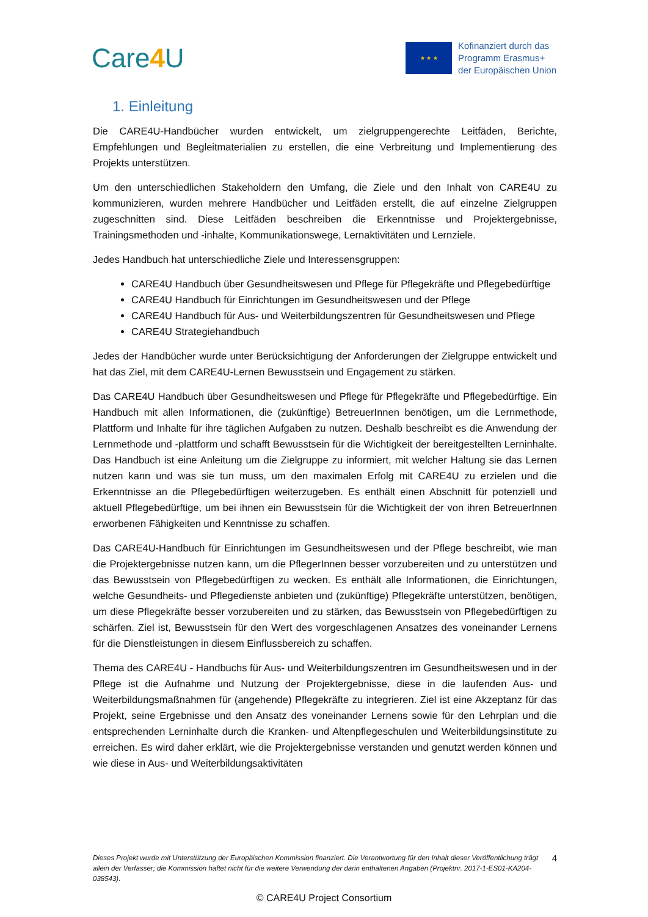Care4 U
★ ★ ★
Kofinanziert durch das
Programm Erasmus+
der Europäischen Union
1. Einleitung
Die CARE4U-Handbücher wurden entwickelt, um zielgruppengerechte Leitfäden, Berichte, Empfehlungen und Begleitmaterialien zu erstellen, die eine Verbreitung und Implementierung des Projekts unterstützen.
Um den unterschiedlichen Stakeholdern den Umfang, die Ziele und den Inhalt von CARE4U zu kommunizieren, wurden mehrere Handbücher und Leitfäden erstellt, die auf einzelne Ziel­gruppen zugeschnitten sind. Diese Leitfäden beschreiben die Erkenntnisse und Projektergeb­nisse, Trainingsmethoden und -inhalte, Kommunikationswege, Lernaktivitäten und Lernziele.
Jedes Handbuch hat unterschiedliche Ziele und Interessensgruppen:
CARE4U Handbuch über Gesundheitswesen und Pflege für Pflegekräfte und Pflegebedürftige
CARE4U Handbuch für Einrichtungen im Gesundheitswesen und der Pflege
CARE4U Handbuch für Aus- und Weiterbildungszentren für Gesundheitswesen und Pflege
CARE4U Strategiehandbuch
Jedes der Handbücher wurde unter Berücksichtigung der Anforderungen der Zielgruppe entwickelt und hat das Ziel, mit dem CARE4U-Lernen Bewusstsein und Engagement zu stärken.
Das CARE4U Handbuch über Gesundheitswesen und Pflege für Pflegekräfte und Pflegebedürftige. Ein Handbuch mit allen Informationen, die (zukünftige) BetreuerInnen benötigen, um die Lernmethode, Plattform und Inhalte für ihre täglichen Aufgaben zu nutzen. Deshalb beschreibt es die Anwendung der Lernmethode und -plattform und schafft Bewusstsein für die Wichtigkeit der bereitgestellten Lerninhalte. Das Handbuch ist eine Anleitung um die Zielgruppe zu informiert, mit welcher Haltung sie das Lernen nutzen kann und was sie tun muss, um den maximalen Erfolg mit CARE4U zu erzielen und die Erkenntnisse an die Pflegebedürftigen weiterzugeben. Es enthält einen Abschnitt für potenziell und aktuell Pflegebedürftige, um bei ihnen ein Bewusstsein für die Wichtigkeit der von ihren BetreuerInnen erworbenen Fähigkeiten und Kenntnisse zu schaffen.
Das CARE4U-Handbuch für Einrichtungen im Gesundheitswesen und der Pflege beschreibt, wie man die Projektergebnisse nutzen kann, um die PflegerInnen besser vorzubereiten und zu unterstützen und das Bewusstsein von Pflegebedürftigen zu wecken. Es enthält alle Informationen, die Einrichtungen, welche Gesundheits- und Pflegedienste anbieten und (zukünftige) Pflegekräfte unterstützen, benötigen, um diese Pflegekräfte besser vorzubereiten und zu stärken, das Bewusstsein von Pflegebedürftigen zu schärfen. Ziel ist, Bewusstsein für den Wert des vorgeschlagenen Ansatzes des voneinander Lernens für die Dienstleistungen in diesem Einflussbereich zu schaffen.
Thema des CARE4U - Handbuchs für Aus- und Weiterbildungszentren im Gesundheitswesen und in der Pflege ist die Aufnahme und Nutzung der Projektergebnisse, diese in die laufenden Aus- und Weiterbildungsmaßnahmen für (angehende) Pflegekräfte zu integrieren. Ziel ist eine Akzeptanz für das Projekt, seine Ergebnisse und den Ansatz des voneinander Lernens sowie für den Lehrplan und die entsprechenden Lerninhalte durch die Kranken- und Altenpflegeschulen und Weiterbildungsinstitute zu erreichen. Es wird daher erklärt, wie die Projektergebnisse verstanden und genutzt werden können und wie diese in Aus- und Weiterbildungsaktivitäten
Dieses Projekt wurde mit Unterstützung der Europäischen Kommission finanziert. Die Verantwortung für den Inhalt dieser Veröffentlichung trägt allein der Verfasser; die Kommission haftet nicht für die weitere Verwendung der darin enthaltenen Angaben (Projektnr. 2017-1-ES01-KA204-038543).
4
© CARE4U Project Consortium